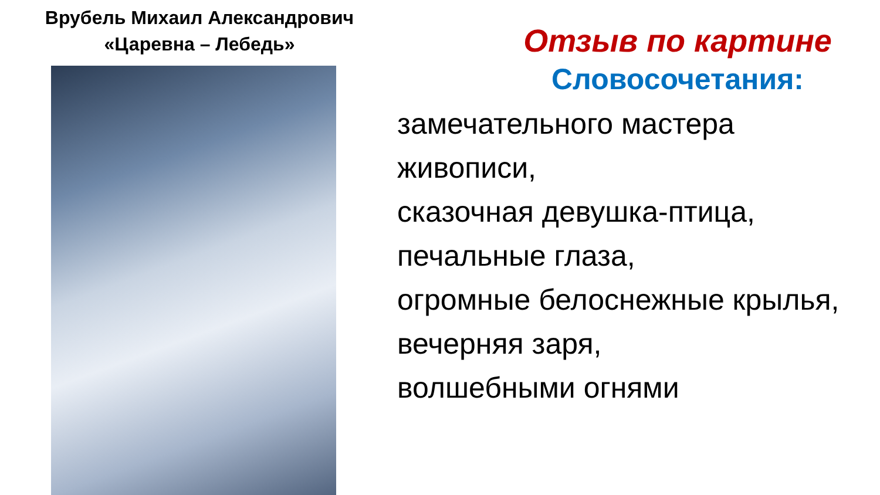Врубель Михаил Александрович
«Царевна – Лебедь»
Отзыв по картине
Словосочетания:
замечательного мастера живописи,
сказочная девушка-птица,
печальные глаза,
огромные белоснежные крылья,
вечерняя заря,
волшебными огнями